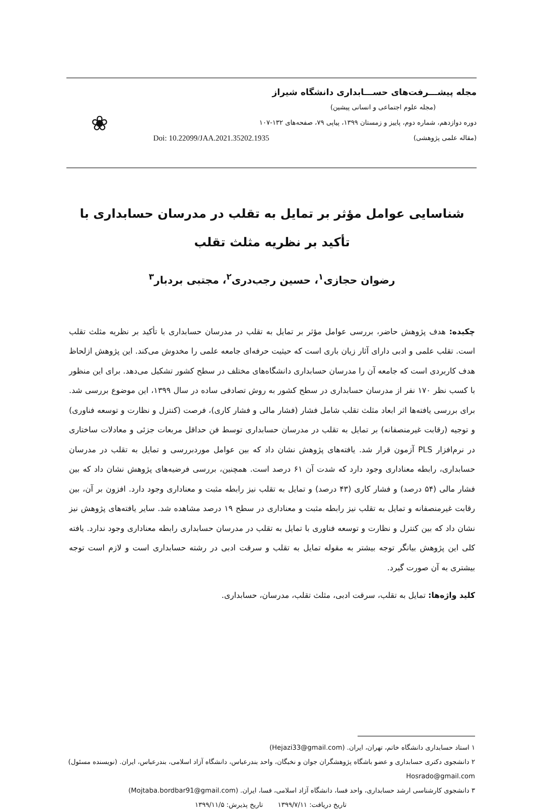مجله پیشـــرفت‌های حســـابداری دانشگاه شیراز
(مجله علوم اجتماعی و انسانی پیشین)
دوره دوازدهم، شماره دوم، پاییز و زمستان ۱۳۹۹، پیاپی ۷۹، صفحه‌های ۱۳۲-۱۰۷
(مقاله علمی پژوهشی) Doi: 10.22099/JAA.2021.35202.1935
❀
شناسایی عوامل مؤثر بر تمایل به تقلب در مدرسان حسابداری با
تأکید بر نظریه مثلث تقلب
رضوان حجازی<sup>۱</sup>، حسین رجب‌دری<sup>۲</sup>، مجتبی بردبار<sup>۳</sup>
چکیده: هدف پژوهش حاضر، بررسی عوامل مؤثر بر تمایل به تقلب در مدرسان حسابداری با تأکید بر نظریه مثلث تقلب است. تقلب علمی و ادبی دارای آثار زیان باری است که حیثیت حرفه‌ای جامعه علمی را مخدوش می‌کند. این پژوهش ازلحاظ هدف کاربردی است که جامعه آن را مدرسان حسابداری دانشگاه‌های مختلف در سطح کشور تشکیل می‌دهد. برای این منظور با کسب نظر ۱۷۰ نفر از مدرسان حسابداری در سطح کشور به روش تصادفی ساده در سال ۱۳۹۹، این موضوع بررسی شد. برای بررسی یافته‌ها اثر ابعاد مثلث تقلب شامل فشار (فشار مالی و فشار کاری)، فرصت (کنترل و نظارت و توسعه فناوری) و توجیه (رقابت غیرمنصفانه) بر تمایل به تقلب در مدرسان حسابداری توسط فن حداقل مربعات جزئی و معادلات ساختاری در نرم‌افزار PLS آزمون قرار شد. یافته‌های پژوهش نشان داد که بین عوامل موردبررسی و تمایل به تقلب در مدرسان حسابداری، رابطه معناداری وجود دارد که شدت آن ۶۱ درصد است. همچنین، بررسی فرضیه‌های پژوهش نشان داد که بین فشار مالی (۵۴ درصد) و فشار کاری (۴۳ درصد) و تمایل به تقلب نیز رابطه مثبت و معناداری وجود دارد. افزون بر آن، بین رقابت غیرمنصفانه و تمایل به تقلب نیز رابطه مثبت و معناداری در سطح ۱۹ درصد مشاهده شد. سایر یافته‌های پژوهش نیز نشان داد که بین کنترل و نظارت و توسعه فناوری با تمایل به تقلب در مدرسان حسابداری رابطه معناداری وجود ندارد. یافته کلی این پژوهش بیانگر توجه بیشتر به مقوله تمایل به تقلب و سرقت ادبی در رشته حسابداری است و لازم است توجه بیشتری به آن صورت گیرد.
کلید واژه‌ها: تمایل به تقلب، سرقت ادبی، مثلث تقلب، مدرسان، حسابداری.
۱ استاد حسابداری دانشگاه خاتم، تهران، ایران. (Hejazi33@gmail.com)
۲ دانشجوی دکتری حسابداری و عضو باشگاه پژوهشگران جوان و نخبگان، واحد بندرعباس، دانشگاه آزاد اسلامی، بندرعباس، ایران. (نویسنده مسئول) Hosrado@gmail.com
۳ دانشجوی کارشناسی ارشد حسابداری، واحد فسا، دانشگاه آزاد اسلامی، فسا، ایران. (Mojtaba.bordbar91@gmail.com)
تاریخ دریافت: ۱۳۹۹/۷/۱۱ تاریخ پذیرش: ۱۳۹۹/۱۱/۵